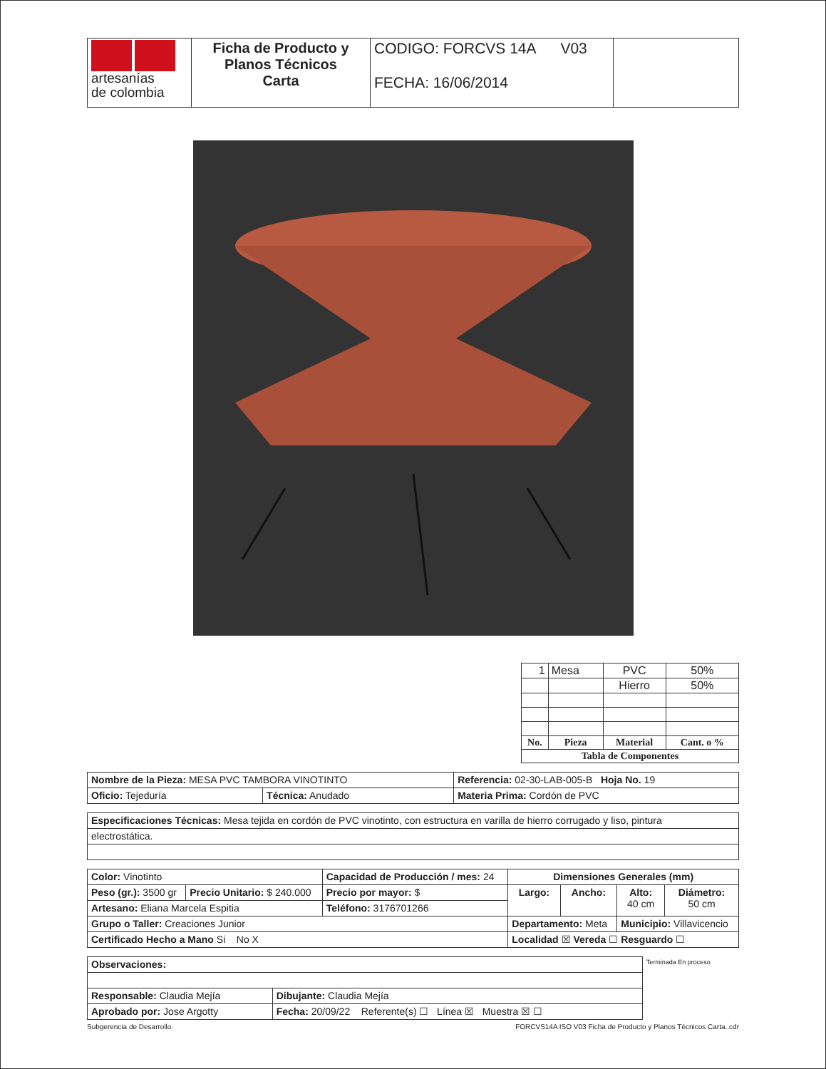| artesanías de colombia | Ficha de Producto y Planos Técnicos Carta | CODIGO: FORCVS 14A V03 FECHA: 16/06/2014 | |
| 1 | Mesa | PVC | 50% |
| | | Hierro | 50% |
| No. | Pieza | Material | Cant. o % |
| Tabla de Componentes | | | |
| Nombre de la Pieza: MESA PVC TAMBORA VINOTINTO | | Referencia: 02-30-LAB-005-B Hoja No. 19 |
| Oficio: Tejeduría | Técnica: Anudado | Materia Prima: Cordón de PVC |
| Especificaciones Técnicas: Mesa tejida en cordón de PVC vinotinto, con estructura en varilla de hierro corrugado y liso, pintura |
| electrostática. |
| Color: Vinotinto | | Capacidad de Producción / mes: 24 | Dimensiones Generales (mm) | | | |
| Peso (gr.): 3500 gr | Precio Unitario: $ 240.000 | Precio por mayor: $ | Largo: | Ancho: | Alto: 40 cm | Diámetro: 50 cm |
| Artesano: Eliana Marcela Espitia | | Teléfono: 3176701266 | | | | |
| Grupo o Taller: Creaciones Junior | | | Departamento: Meta | | Municipio: Villavicencio | |
| Certificado Hecho a Mano Si No X | | | Localidad ☒ Vereda ☐ Resguardo ☐ | | | |
| Observaciones: | | Terminada En proceso |
| Responsable: Claudia Mejía | Dibujante: Claudia Mejía | |
| Aprobado por: Jose Argotty | Fecha: 20/09/22 Referente(s) ☐ Línea ☒ Muestra ☒ ☐ | |
Subgerencia de Desarrollo. FORCVS14A ISO V03 Ficha de Producto y Planos Técnicos Carta..cdr